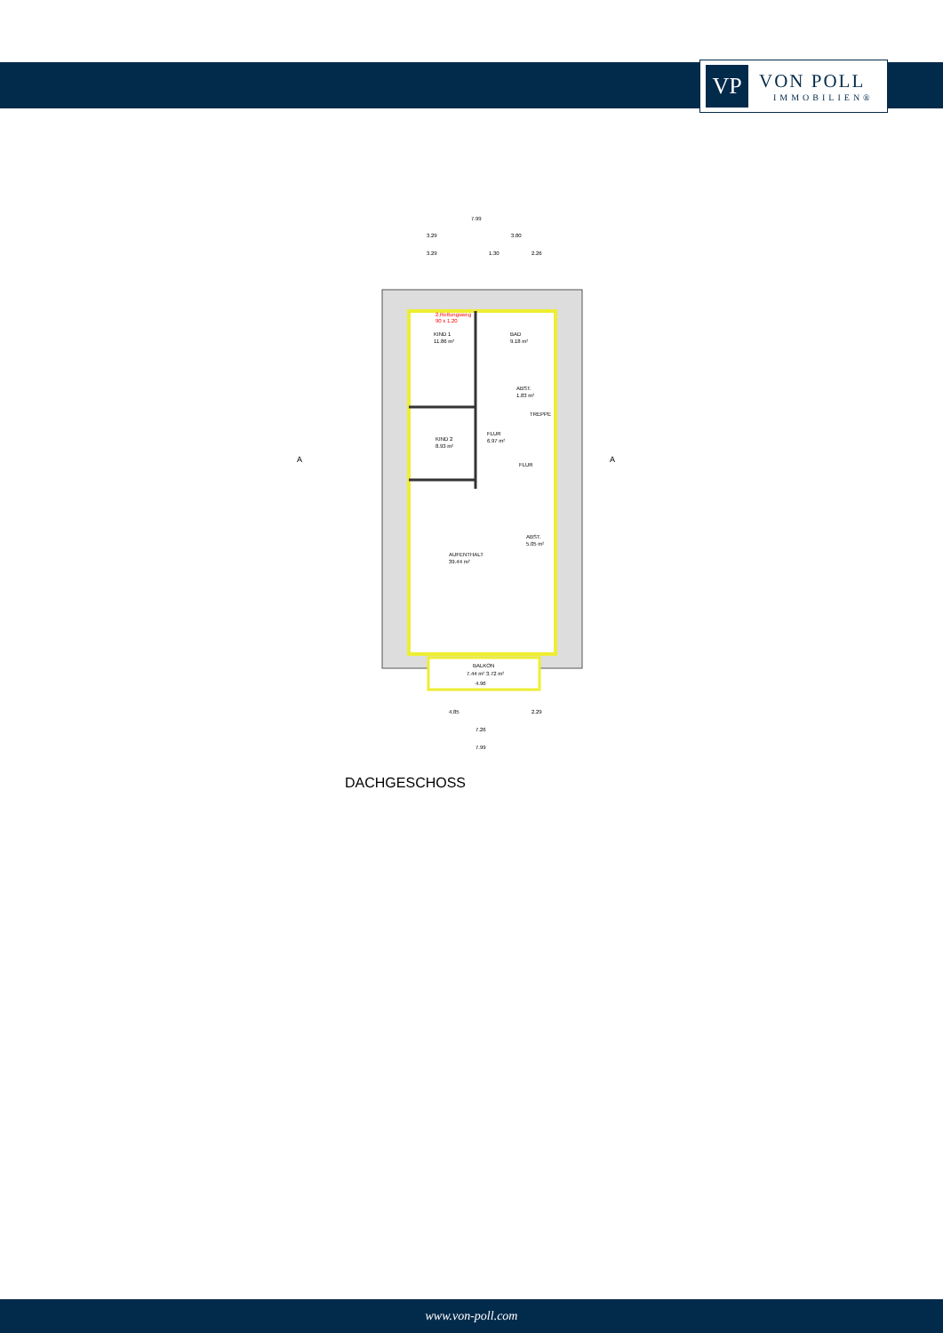VP
VON POLL
IMMOBILIEN®
7.99
3.29
3.80
3.29
1.30
2.26
KIND 1
11.86 m²
BAD
9.18 m²
ABST.
1.83 m²
TREPPE
FLUR
6.97 m²
KIND 2
8.93 m²
FLUR
ABST.
5.05 m²
AUFENTHALT
39.44 m²
BALKON
7.44 m² 3.72 m²
4.96
2.Rettungsweg
90 x 1.20
4.85
2.29
7.26
7.99
A
A
DACHGESCHOSS
www.von-poll.com